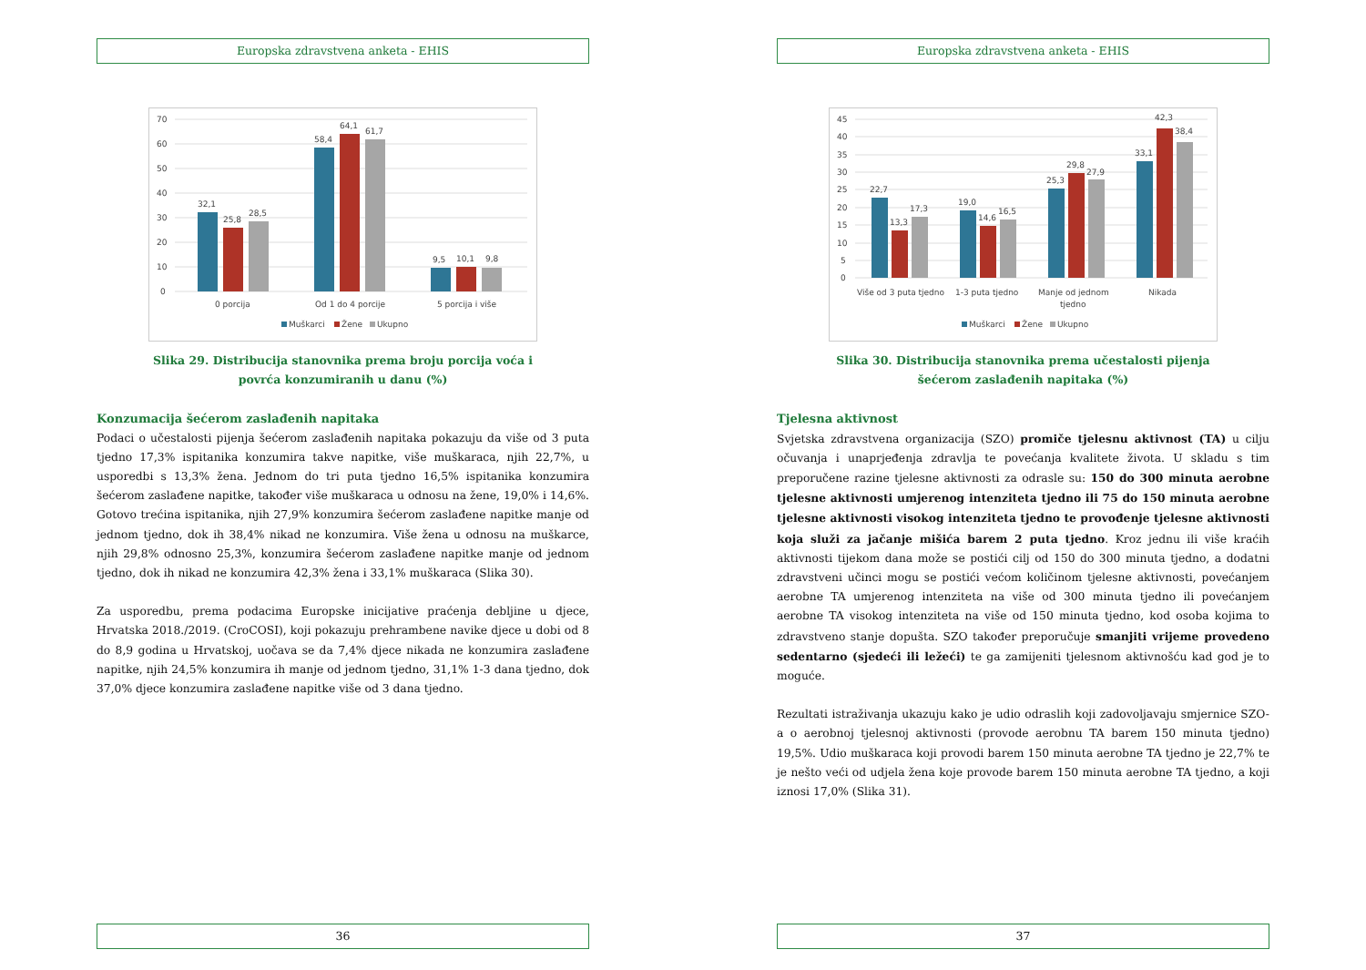Europska zdravstvena anketa - EHIS
70
60
50
40
30
20
10
0
32,1
25,8
28,5
58,4
64,1
61,7
9,5
10,1
9,8
0 porcija
Od 1 do 4 porcije
5 porcija i više
Muškarci
Žene
Ukupno
Slika 29. Distribucija stanovnika prema broju porcija voća i
povrća konzumiranih u danu (%)
Konzumacija šećerom zaslađenih napitaka
Podaci o učestalosti pijenja šećerom zaslađenih napitaka pokazuju da više od 3 puta tjedno 17,3% ispitanika konzumira takve napitke, više muškaraca, njih 22,7%, u usporedbi s 13,3% žena. Jednom do tri puta tjedno 16,5% ispitanika konzumira šećerom zaslađene napitke, također više muškaraca u odnosu na žene, 19,0% i 14,6%. Gotovo trećina ispitanika, njih 27,9% konzumira šećerom zaslađene napitke manje od jednom tjedno, dok ih 38,4% nikad ne konzumira. Više žena u odnosu na muškarce, njih 29,8% odnosno 25,3%, konzumira šećerom zaslađene napitke manje od jednom tjedno, dok ih nikad ne konzumira 42,3% žena i 33,1% muškaraca (Slika 30).
Za usporedbu, prema podacima Europske inicijative praćenja debljine u djece, Hrvatska 2018./2019. (CroCOSI), koji pokazuju prehrambene navike djece u dobi od 8 do 8,9 godina u Hrvatskoj, uočava se da 7,4% djece nikada ne konzumira zaslađene napitke, njih 24,5% konzumira ih manje od jednom tjedno, 31,1% 1-3 dana tjedno, dok 37,0% djece konzumira zaslađene napitke više od 3 dana tjedno.
36
Europska zdravstvena anketa - EHIS
45
40
35
30
25
20
15
10
5
0
22,7
13,3
17,3
19,0
14,6
16,5
25,3
29,8
27,9
33,1
42,3
38,4
Više od 3 puta tjedno
1-3 puta tjedno
Manje od jednom
tjedno
Nikada
Muškarci
Žene
Ukupno
Slika 30. Distribucija stanovnika prema učestalosti pijenja
šećerom zaslađenih napitaka (%)
Tjelesna aktivnost
Svjetska zdravstvena organizacija (SZO) promiče tjelesnu aktivnost (TA) u cilju očuvanja i unaprjeđenja zdravlja te povećanja kvalitete života. U skladu s tim preporučene razine tjelesne aktivnosti za odrasle su: 150 do 300 minuta aerobne tjelesne aktivnosti umjerenog intenziteta tjedno ili 75 do 150 minuta aerobne tjelesne aktivnosti visokog intenziteta tjedno te provođenje tjelesne aktivnosti koja služi za jačanje mišića barem 2 puta tjedno. Kroz jednu ili više kraćih aktivnosti tijekom dana može se postići cilj od 150 do 300 minuta tjedno, a dodatni zdravstveni učinci mogu se postići većom količinom tjelesne aktivnosti, povećanjem aerobne TA umjerenog intenziteta na više od 300 minuta tjedno ili povećanjem aerobne TA visokog intenziteta na više od 150 minuta tjedno, kod osoba kojima to zdravstveno stanje dopušta. SZO također preporučuje smanjiti vrijeme provedeno sedentarno (sjedeći ili ležeći) te ga zamijeniti tjelesnom aktivnošću kad god je to moguće.
Rezultati istraživanja ukazuju kako je udio odraslih koji zadovoljavaju smjernice SZO-a o aerobnoj tjelesnoj aktivnosti (provode aerobnu TA barem 150 minuta tjedno) 19,5%. Udio muškaraca koji provodi barem 150 minuta aerobne TA tjedno je 22,7% te je nešto veći od udjela žena koje provode barem 150 minuta aerobne TA tjedno, a koji iznosi 17,0% (Slika 31).
37